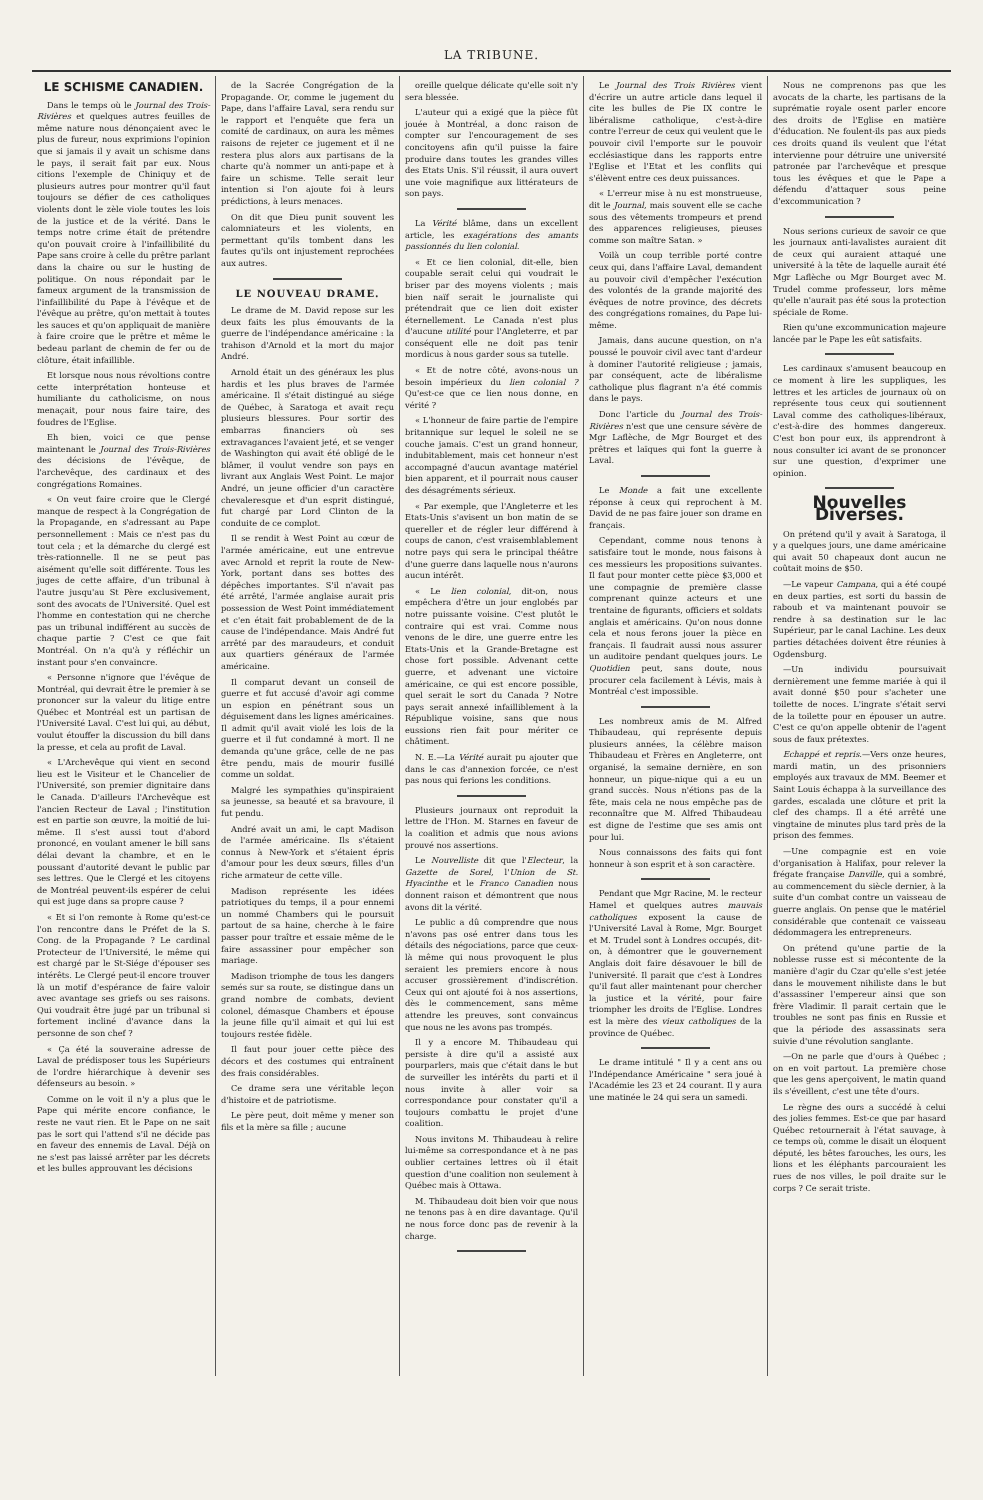LA TRIBUNE.
LE SCHISME CANADIEN.
Dans le temps où le Journal des Trois-Rivières et quelques autres feuilles de même nature nous dénonçaient avec le plus de fureur, nous exprimions l'opinion que si jamais il y avait un schisme dans le pays, il serait fait par eux. Nous citions l'exemple de Chiniquy et de plusieurs autres pour montrer qu'il faut toujours se défier de ces catholiques violents dont le zèle viole toutes les lois de la justice et de la vérité. Dans le temps notre crime était de prétendre qu'on pouvait croire à l'infaillibilité du Pape sans croire à celle du prêtre parlant dans la chaire ou sur le husting de politique. On nous répondait par le fameux argument de la transmission de l'infaillibilité du Pape à l'évêque et de l'évêque au prêtre, qu'on mettait à toutes les sauces et qu'on appliquait de manière à faire croire que le prêtre et même le bedeau parlant de chemin de fer ou de clôture, était infaillible.
Et lorsque nous nous révoltions contre cette interprétation honteuse et humiliante du catholicisme, on nous menaçait, pour nous faire taire, des foudres de l'Eglise.
Eh bien, voici ce que pense maintenant le Journal des Trois-Rivières des décisions de l'évêque, de l'archevêque, des cardinaux et des congrégations Romaines.
« On veut faire croire que le Clergé manque de respect à la Congrégation de la Propagande, en s'adressant au Pape personnellement : Mais ce n'est pas du tout cela ; et la démarche du clergé est très-rationnelle. Il ne se peut pas aisément qu'elle soit différente. Tous les juges de cette affaire, d'un tribunal à l'autre jusqu'au St Père exclusivement, sont des avocats de l'Université. Quel est l'homme en contestation qui ne cherche pas un tribunal indifférent au succès de chaque partie ? C'est ce que fait Montréal. On n'a qu'à y réfléchir un instant pour s'en convaincre.
« Personne n'ignore que l'évêque de Montréal, qui devrait être le premier à se prononcer sur la valeur du litige entre Québec et Montréal est un partisan de l'Université Laval. C'est lui qui, au début, voulut étouffer la discussion du bill dans la presse, et cela au profit de Laval.
« L'Archevêque qui vient en second lieu est le Visiteur et le Chancelier de l'Université, son premier dignitaire dans le Canada. D'ailleurs l'Archevêque est l'ancien Recteur de Laval ; l'institution est en partie son œuvre, la moitié de lui-même. Il s'est aussi tout d'abord prononcé, en voulant amener le bill sans délai devant la chambre, et en le poussant d'autorité devant le public par ses lettres. Que le Clergé et les citoyens de Montréal peuvent-ils espérer de celui qui est juge dans sa propre cause ?
« Et si l'on remonte à Rome qu'est-ce l'on rencontre dans le Préfet de la S. Cong. de la Propagande ? Le cardinal Protecteur de l'Université, le même qui est chargé par le St-Siége d'épouser ses intérêts. Le Clergé peut-il encore trouver là un motif d'espérance de faire valoir avec avantage ses griefs ou ses raisons. Qui voudrait être jugé par un tribunal si fortement incliné d'avance dans la personne de son chef ?
« Ça été la souveraine adresse de Laval de prédisposer tous les Supérieurs de l'ordre hiérarchique à devenir ses défenseurs au besoin. »
Comme on le voit il n'y a plus que le Pape qui mérite encore confiance, le reste ne vaut rien. Et le Pape on ne sait pas le sort qui l'attend s'il ne décide pas en faveur des ennemis de Laval. Déjà on ne s'est pas laissé arrêter par les décrets et les bulles approuvant les décisions
de la Sacrée Congrégation de la Propagande. Or, comme le jugement du Pape, dans l'affaire Laval, sera rendu sur le rapport et l'enquête que fera un comité de cardinaux, on aura les mêmes raisons de rejeter ce jugement et il ne restera plus alors aux partisans de la charte qu'à nommer un anti-pape et à faire un schisme. Telle serait leur intention si l'on ajoute foi à leurs prédictions, à leurs menaces.
On dit que Dieu punit souvent les calomniateurs et les violents, en permettant qu'ils tombent dans les fautes qu'ils ont injustement reprochées aux autres.
LE NOUVEAU DRAME.
Le drame de M. David repose sur les deux faits les plus émouvants de la guerre de l'indépendance américaine : la trahison d'Arnold et la mort du major André.
Arnold était un des généraux les plus hardis et les plus braves de l'armée américaine. Il s'était distingué au siége de Québec, à Saratoga et avait reçu plusieurs blessures. Pour sortir des embarras financiers où ses extravagances l'avaient jeté, et se venger de Washington qui avait été obligé de le blâmer, il voulut vendre son pays en livrant aux Anglais West Point. Le major André, un jeune officier d'un caractère chevaleresque et d'un esprit distingué, fut chargé par Lord Clinton de la conduite de ce complot.
Il se rendit à West Point au cœur de l'armée américaine, eut une entrevue avec Arnold et reprit la route de New-York, portant dans ses bottes des dépêches importantes. S'il n'avait pas été arrêté, l'armée anglaise aurait pris possession de West Point immédiatement et c'en était fait probablement de de la cause de l'indépendance. Mais André fut arrêté par des maraudeurs, et conduit aux quartiers généraux de l'armée américaine.
Il comparut devant un conseil de guerre et fut accusé d'avoir agi comme un espion en pénétrant sous un déguisement dans les lignes américaines. Il admit qu'il avait violé les lois de la guerre et il fut condamné à mort. Il ne demanda qu'une grâce, celle de ne pas être pendu, mais de mourir fusillé comme un soldat.
Malgré les sympathies qu'inspiraient sa jeunesse, sa beauté et sa bravoure, il fut pendu.
André avait un ami, le capt Madison de l'armée américaine. Ils s'étaient connus à New-York et s'étaient épris d'amour pour les deux sœurs, filles d'un riche armateur de cette ville.
Madison représente les idées patriotiques du temps, il a pour ennemi un nommé Chambers qui le poursuit partout de sa haine, cherche à le faire passer pour traître et essaie même de le faire assassiner pour empêcher son mariage.
Madison triomphe de tous les dangers semés sur sa route, se distingue dans un grand nombre de combats, devient colonel, démasque Chambers et épouse la jeune fille qu'il aimait et qui lui est toujours restée fidèle.
Il faut pour jouer cette pièce des décors et des costumes qui entraînent des frais considérables.
Ce drame sera une véritable leçon d'histoire et de patriotisme.
Le père peut, doit même y mener son fils et la mère sa fille ; aucune
oreille quelque délicate qu'elle soit n'y sera blessée.
L'auteur qui a exigé que la pièce fût jouée à Montréal, a donc raison de compter sur l'encouragement de ses concitoyens afin qu'il puisse la faire produire dans toutes les grandes villes des Etats Unis. S'il réussit, il aura ouvert une voie magnifique aux littérateurs de son pays.
La Vérité blâme, dans un excellent article, les exagérations des amants passionnés du lien colonial.
« Et ce lien colonial, dit-elle, bien coupable serait celui qui voudrait le briser par des moyens violents ; mais bien naïf serait le journaliste qui prétendrait que ce lien doit exister éternellement. Le Canada n'est plus d'aucune utilité pour l'Angleterre, et par conséquent elle ne doit pas tenir mordicus à nous garder sous sa tutelle.
« Et de notre côté, avons-nous un besoin impérieux du lien colonial ? Qu'est-ce que ce lien nous donne, en vérité ?
« L'honneur de faire partie de l'empire britannique sur lequel le soleil ne se couche jamais. C'est un grand honneur, indubitablement, mais cet honneur n'est accompagné d'aucun avantage matériel bien apparent, et il pourrait nous causer des désagréments sérieux.
« Par exemple, que l'Angleterre et les Etats-Unis s'avisent un bon matin de se quereller et de régler leur différend à coups de canon, c'est vraisemblablement notre pays qui sera le principal théâtre d'une guerre dans laquelle nous n'aurons aucun intérêt.
« Le lien colonial, dit-on, nous empêchera d'être un jour englobés par notre puissante voisine. C'est plutôt le contraire qui est vrai. Comme nous venons de le dire, une guerre entre les Etats-Unis et la Grande-Bretagne est chose fort possible. Advenant cette guerre, et advenant une victoire américaine, ce qui est encore possible, quel serait le sort du Canada ? Notre pays serait annexé infailliblement à la République voisine, sans que nous eussions rien fait pour mériter ce châtiment.
N. E.—La Vérité aurait pu ajouter que dans le cas d'annexion forcée, ce n'est pas nous qui ferions les conditions.
Plusieurs journaux ont reproduit la lettre de l'Hon. M. Starnes en faveur de la coalition et admis que nous avions prouvé nos assertions.
Le Nouvelliste dit que l'Electeur, la Gazette de Sorel, l'Union de St. Hyacinthe et le Franco Canadien nous donnent raison et démontrent que nous avons dit la vérité.
Le public a dû comprendre que nous n'avons pas osé entrer dans tous les détails des négociations, parce que ceux-là même qui nous provoquent le plus seraient les premiers encore à nous accuser grossièrement d'indiscrétion. Ceux qui ont ajouté foi à nos assertions, dès le commencement, sans même attendre les preuves, sont convaincus que nous ne les avons pas trompés.
Il y a encore M. Thibaudeau qui persiste à dire qu'il a assisté aux pourparlers, mais que c'était dans le but de surveiller les intérêts du parti et il nous invite à aller voir sa correspondance pour constater qu'il a toujours combattu le projet d'une coalition.
Nous invitons M. Thibaudeau à relire lui-même sa correspondance et à ne pas oublier certaines lettres où il était question d'une coalition non seulement à Québec mais à Ottawa.
M. Thibaudeau doit bien voir que nous ne tenons pas à en dire davantage. Qu'il ne nous force donc pas de revenir à la charge.
Le Journal des Trois Rivières vient d'écrire un autre article dans lequel il cite les bulles de Pie IX contre le libéralisme catholique, c'est-à-dire contre l'erreur de ceux qui veulent que le pouvoir civil l'emporte sur le pouvoir ecclésiastique dans les rapports entre l'Eglise et l'Etat et les conflits qui s'élèvent entre ces deux puissances.
« L'erreur mise à nu est monstrueuse, dit le Journal, mais souvent elle se cache sous des vêtements trompeurs et prend des apparences religieuses, pieuses comme son maître Satan. »
Voilà un coup terrible porté contre ceux qui, dans l'affaire Laval, demandent au pouvoir civil d'empêcher l'exécution des volontés de la grande majorité des évêques de notre province, des décrets des congrégations romaines, du Pape lui-même.
Jamais, dans aucune question, on n'a poussé le pouvoir civil avec tant d'ardeur à dominer l'autorité religieuse ; jamais, par conséquent, acte de libéralisme catholique plus flagrant n'a été commis dans le pays.
Donc l'article du Journal des Trois-Rivières n'est que une censure sévère de Mgr Laflèche, de Mgr Bourget et des prêtres et laïques qui font la guerre à Laval.
Le Monde a fait une excellente réponse à ceux qui reprochent à M. David de ne pas faire jouer son drame en français.
Cependant, comme nous tenons à satisfaire tout le monde, nous faisons à ces messieurs les propositions suivantes. Il faut pour monter cette pièce $3,000 et une compagnie de première classe comprenant quinze acteurs et une trentaine de figurants, officiers et soldats anglais et américains. Qu'on nous donne cela et nous ferons jouer la pièce en français. Il faudrait aussi nous assurer un auditoire pendant quelques jours. Le Quotidien peut, sans doute, nous procurer cela facilement à Lévis, mais à Montréal c'est impossible.
Les nombreux amis de M. Alfred Thibaudeau, qui représente depuis plusieurs années, la célèbre maison Thibaudeau et Frères en Angleterre, ont organisé, la semaine dernière, en son honneur, un pique-nique qui a eu un grand succès. Nous n'étions pas de la fête, mais cela ne nous empêche pas de reconnaître que M. Alfred Thibaudeau est digne de l'estime que ses amis ont pour lui.
Nous connaissons des faits qui font honneur à son esprit et à son caractère.
Pendant que Mgr Racine, M. le recteur Hamel et quelques autres mauvais catholiques exposent la cause de l'Université Laval à Rome, Mgr. Bourget et M. Trudel sont à Londres occupés, dit-on, à démontrer que le gouvernement Anglais doit faire désavouer le bill de l'université. Il parait que c'est à Londres qu'il faut aller maintenant pour chercher la justice et la vérité, pour faire triompher les droits de l'Eglise. Londres est la mère des vieux catholiques de la province de Québec.
Le drame intitulé " Il y a cent ans ou l'Indépendance Américaine " sera joué à l'Académie les 23 et 24 courant. Il y aura une matinée le 24 qui sera un samedi.
Nous ne comprenons pas que les avocats de la charte, les partisans de la suprématie royale osent parler encore des droits de l'Eglise en matière d'éducation. Ne foulent-ils pas aux pieds ces droits quand ils veulent que l'état intervienne pour détruire une université patronée par l'archevêque et presque tous les évêques et que le Pape a défendu d'attaquer sous peine d'excommunication ?
Nous serions curieux de savoir ce que les journaux anti-lavalistes auraient dit de ceux qui auraient attaqué une université à la tête de laquelle aurait été Mgr Laflèche ou Mgr Bourget avec M. Trudel comme professeur, lors même qu'elle n'aurait pas été sous la protection spéciale de Rome.
Rien qu'une excommunication majeure lancée par le Pape les eût satisfaits.
Les cardinaux s'amusent beaucoup en ce moment à lire les suppliques, les lettres et les articles de journaux où on représente tous ceux qui soutiennent Laval comme des catholiques-libéraux, c'est-à-dire des hommes dangereux. C'est bon pour eux, ils apprendront à nous consulter ici avant de se prononcer sur une question, d'exprimer une opinion.
Nouvelles Diverses.
On prétend qu'il y avait à Saratoga, il y a quelques jours, une dame américaine qui avait 50 chapeaux dont aucun ne coûtait moins de $50.
—Le vapeur Campana, qui a été coupé en deux parties, est sorti du bassin de raboub et va maintenant pouvoir se rendre à sa destination sur le lac Supérieur, par le canal Lachine. Les deux parties détachées doivent être réunies à Ogdensburg.
—Un individu poursuivait dernièrement une femme mariée à qui il avait donné $50 pour s'acheter une toilette de noces. L'ingrate s'était servi de la toilette pour en épouser un autre. C'est ce qu'on appelle obtenir de l'agent sous de faux prétextes.
Echappé et repris.—Vers onze heures, mardi matin, un des prisonniers employés aux travaux de MM. Beemer et Saint Louis échappa à la surveillance des gardes, escalada une clôture et prit la clef des champs. Il a été arrêté une vingtaine de minutes plus tard près de la prison des femmes.
—Une compagnie est en voie d'organisation à Halifax, pour relever la frégate française Danville, qui a sombré, au commencement du siècle dernier, à la suite d'un combat contre un vaisseau de guerre anglais. On pense que le matériel considérable que contenait ce vaisseau dédommagera les entrepreneurs.
On prétend qu'une partie de la noblesse russe est si mécontente de la manière d'agir du Czar qu'elle s'est jetée dans le mouvement nihiliste dans le but d'assassiner l'empereur ainsi que son frère Vladimir. Il parait certain que le troubles ne sont pas finis en Russie et que la période des assassinats sera suivie d'une révolution sanglante.
—On ne parle que d'ours à Québec ; on en voit partout. La première chose que les gens aperçoivent, le matin quand ils s'éveillent, c'est une tête d'ours.
Le règne des ours a succédé à celui des jolies femmes. Est-ce que par hasard Québec retournerait à l'état sauvage, à ce temps où, comme le disait un éloquent député, les bêtes farouches, les ours, les lions et les éléphants parcouraient les rues de nos villes, le poil draite sur le corps ? Ce serait triste.